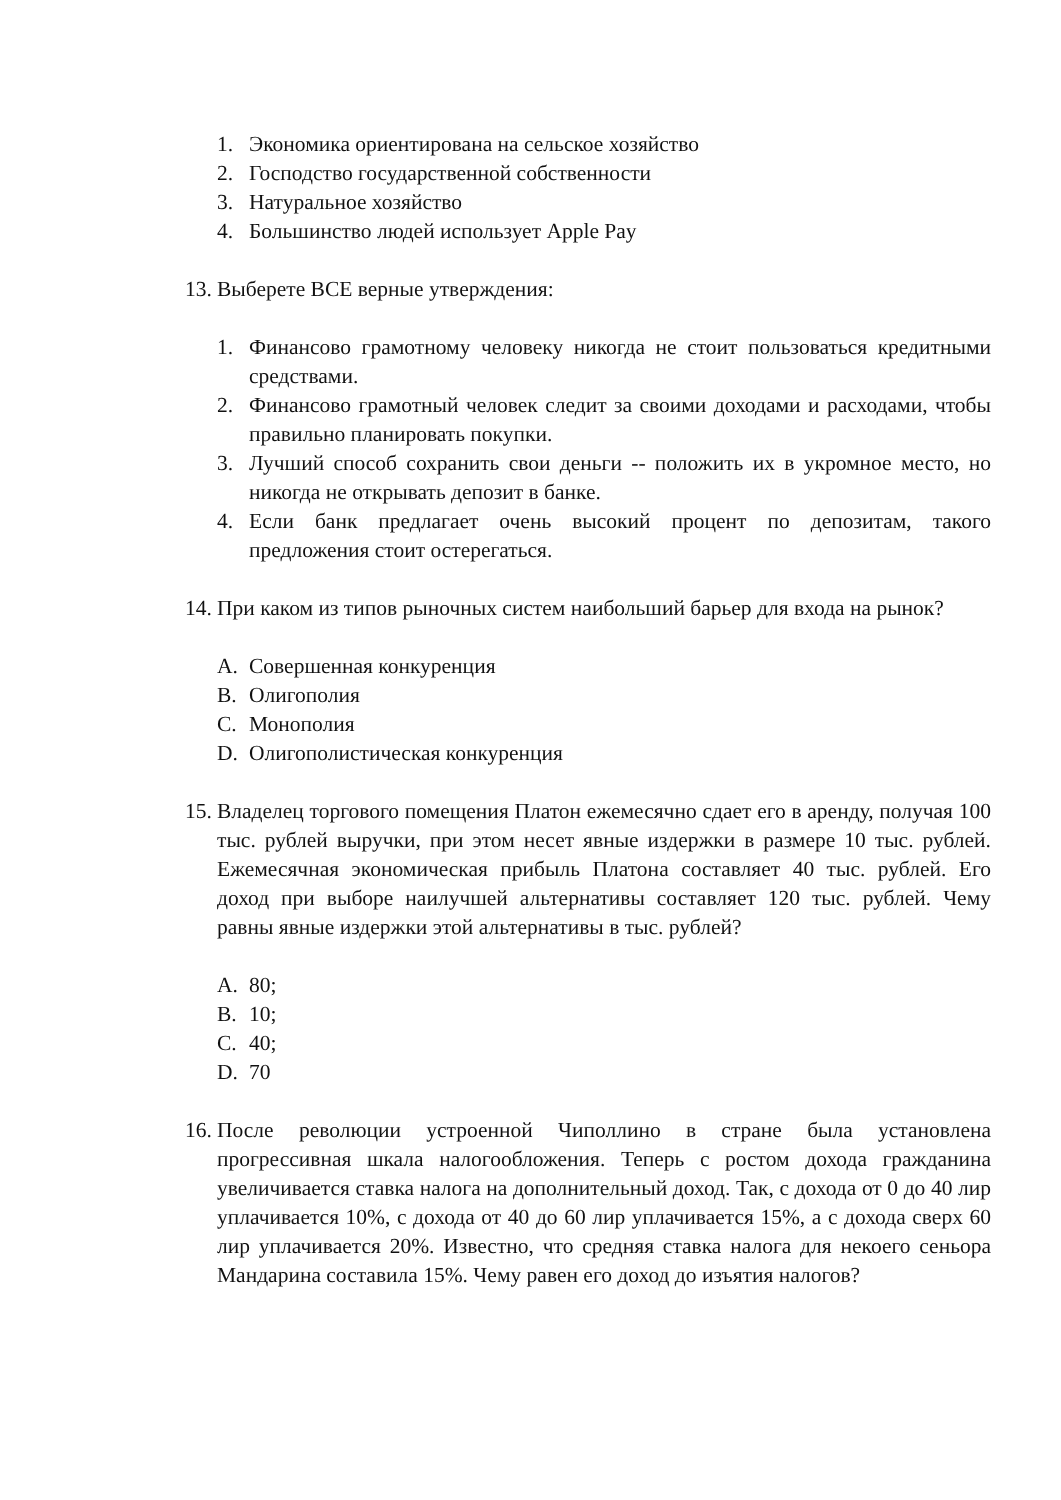1. Экономика ориентирована на сельское хозяйство
2. Господство государственной собственности
3. Натуральное хозяйство
4. Большинство людей использует Apple Pay
13. Выберете ВСЕ верные утверждения:
1. Финансово грамотному человеку никогда не стоит пользоваться кредитными средствами.
2. Финансово грамотный человек следит за своими доходами и расходами, чтобы правильно планировать покупки.
3. Лучший способ сохранить свои деньги -- положить их в укромное место, но никогда не открывать депозит в банке.
4. Если банк предлагает очень высокий процент по депозитам, такого предложения стоит остерегаться.
14. При каком из типов рыночных систем наибольший барьер для входа на рынок?
A. Совершенная конкуренция
B. Олигополия
C. Монополия
D. Олигополистическая конкуренция
15. Владелец торгового помещения Платон ежемесячно сдает его в аренду, получая 100 тыс. рублей выручки, при этом несет явные издержки в размере 10 тыс. рублей. Ежемесячная экономическая прибыль Платона составляет 40 тыс. рублей. Его доход при выборе наилучшей альтернативы составляет 120 тыс. рублей. Чему равны явные издержки этой альтернативы в тыс. рублей?
A. 80;
B. 10;
C. 40;
D. 70
16. После революции устроенной Чиполлино в стране была установлена прогрессивная шкала налогообложения. Теперь с ростом дохода гражданина увеличивается ставка налога на дополнительный доход. Так, с дохода от 0 до 40 лир уплачивается 10%, с дохода от 40 до 60 лир уплачивается 15%, а с дохода сверх 60 лир уплачивается 20%. Известно, что средняя ставка налога для некоего сеньора Мандарина составила 15%. Чему равен его доход до изъятия налогов?